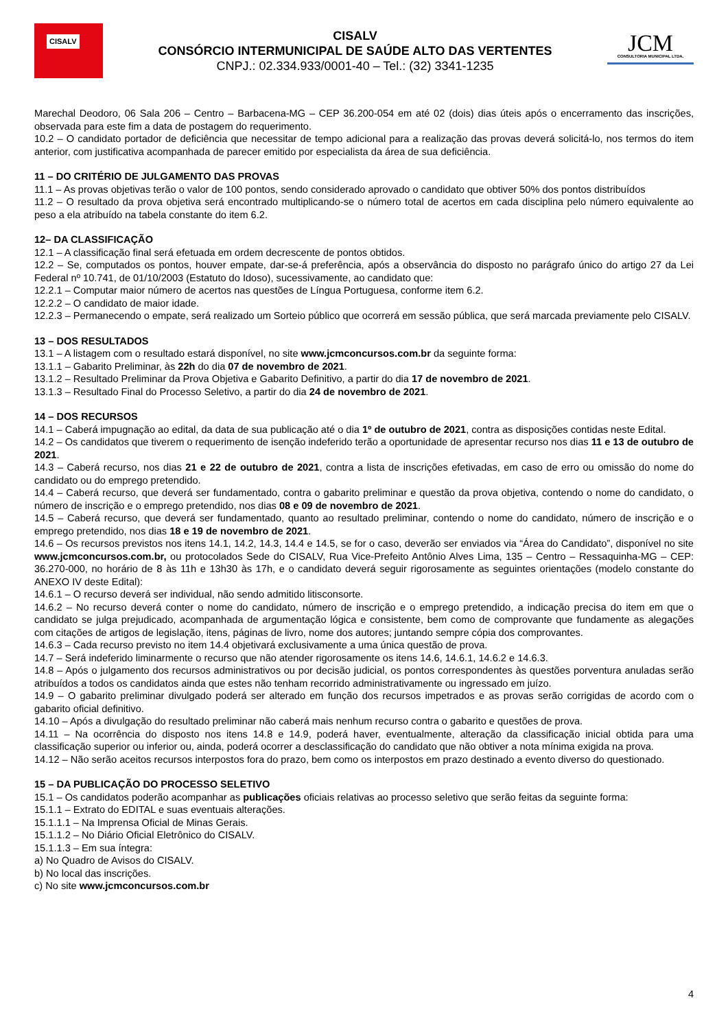CISALV
CISALV
CONSÓRCIO INTERMUNICIPAL DE SAÚDE ALTO DAS VERTENTES
CNPJ.: 02.334.933/0001-40 – Tel.: (32) 3341-1235
JCM
CONSULTORIA MUNICIPAL LTDA.
Marechal Deodoro, 06 Sala 206 – Centro – Barbacena-MG – CEP 36.200-054 em até 02 (dois) dias úteis após o encerramento das inscrições, observada para este fim a data de postagem do requerimento.
10.2 – O candidato portador de deficiência que necessitar de tempo adicional para a realização das provas deverá solicitá-lo, nos termos do item anterior, com justificativa acompanhada de parecer emitido por especialista da área de sua deficiência.
11 – DO CRITÉRIO DE JULGAMENTO DAS PROVAS
11.1 – As provas objetivas terão o valor de 100 pontos, sendo considerado aprovado o candidato que obtiver 50% dos pontos distribuídos
11.2 – O resultado da prova objetiva será encontrado multiplicando-se o número total de acertos em cada disciplina pelo número equivalente ao peso a ela atribuído na tabela constante do item 6.2.
12– DA CLASSIFICAÇÃO
12.1 – A classificação final será efetuada em ordem decrescente de pontos obtidos.
12.2 – Se, computados os pontos, houver empate, dar-se-á preferência, após a observância do disposto no parágrafo único do artigo 27 da Lei Federal nº 10.741, de 01/10/2003 (Estatuto do Idoso), sucessivamente, ao candidato que:
12.2.1 – Computar maior número de acertos nas questões de Língua Portuguesa, conforme item 6.2.
12.2.2 – O candidato de maior idade.
12.2.3 – Permanecendo o empate, será realizado um Sorteio público que ocorrerá em sessão pública, que será marcada previamente pelo CISALV.
13 – DOS RESULTADOS
13.1 – A listagem com o resultado estará disponível, no site www.jcmconcursos.com.br da seguinte forma:
13.1.1 – Gabarito Preliminar, às 22h do dia 07 de novembro de 2021.
13.1.2 – Resultado Preliminar da Prova Objetiva e Gabarito Definitivo, a partir do dia 17 de novembro de 2021.
13.1.3 – Resultado Final do Processo Seletivo, a partir do dia 24 de novembro de 2021.
14 – DOS RECURSOS
14.1 – Caberá impugnação ao edital, da data de sua publicação até o dia 1º de outubro de 2021, contra as disposições contidas neste Edital.
14.2 – Os candidatos que tiverem o requerimento de isenção indeferido terão a oportunidade de apresentar recurso nos dias 11 e 13 de outubro de 2021.
14.3 – Caberá recurso, nos dias 21 e 22 de outubro de 2021, contra a lista de inscrições efetivadas, em caso de erro ou omissão do nome do candidato ou do emprego pretendido.
14.4 – Caberá recurso, que deverá ser fundamentado, contra o gabarito preliminar e questão da prova objetiva, contendo o nome do candidato, o número de inscrição e o emprego pretendido, nos dias 08 e 09 de novembro de 2021.
14.5 – Caberá recurso, que deverá ser fundamentado, quanto ao resultado preliminar, contendo o nome do candidato, número de inscrição e o emprego pretendido, nos dias 18 e 19 de novembro de 2021.
14.6 – Os recursos previstos nos itens 14.1, 14.2, 14.3, 14.4 e 14.5, se for o caso, deverão ser enviados via “Área do Candidato”, disponível no site www.jcmconcursos.com.br, ou protocolados Sede do CISALV, Rua Vice-Prefeito Antônio Alves Lima, 135 – Centro – Ressaquinha-MG – CEP: 36.270-000, no horário de 8 às 11h e 13h30 às 17h, e o candidato deverá seguir rigorosamente as seguintes orientações (modelo constante do ANEXO IV deste Edital):
14.6.1 – O recurso deverá ser individual, não sendo admitido litisconsorte.
14.6.2 – No recurso deverá conter o nome do candidato, número de inscrição e o emprego pretendido, a indicação precisa do item em que o candidato se julga prejudicado, acompanhada de argumentação lógica e consistente, bem como de comprovante que fundamente as alegações com citações de artigos de legislação, itens, páginas de livro, nome dos autores; juntando sempre cópia dos comprovantes.
14.6.3 – Cada recurso previsto no item 14.4 objetivará exclusivamente a uma única questão de prova.
14.7 – Será indeferido liminarmente o recurso que não atender rigorosamente os itens 14.6, 14.6.1, 14.6.2 e 14.6.3.
14.8 – Após o julgamento dos recursos administrativos ou por decisão judicial, os pontos correspondentes às questões porventura anuladas serão atribuídos a todos os candidatos ainda que estes não tenham recorrido administrativamente ou ingressado em juízo.
14.9 – O gabarito preliminar divulgado poderá ser alterado em função dos recursos impetrados e as provas serão corrigidas de acordo com o gabarito oficial definitivo.
14.10 – Após a divulgação do resultado preliminar não caberá mais nenhum recurso contra o gabarito e questões de prova.
14.11 – Na ocorrência do disposto nos itens 14.8 e 14.9, poderá haver, eventualmente, alteração da classificação inicial obtida para uma classificação superior ou inferior ou, ainda, poderá ocorrer a desclassificação do candidato que não obtiver a nota mínima exigida na prova.
14.12 – Não serão aceitos recursos interpostos fora do prazo, bem como os interpostos em prazo destinado a evento diverso do questionado.
15 – DA PUBLICAÇÃO DO PROCESSO SELETIVO
15.1 – Os candidatos poderão acompanhar as publicações oficiais relativas ao processo seletivo que serão feitas da seguinte forma:
15.1.1 – Extrato do EDITAL e suas eventuais alterações.
15.1.1.1 – Na Imprensa Oficial de Minas Gerais.
15.1.1.2 – No Diário Oficial Eletrônico do CISALV.
15.1.1.3 – Em sua íntegra:
a) No Quadro de Avisos do CISALV.
b) No local das inscrições.
c) No site www.jcmconcursos.com.br
4